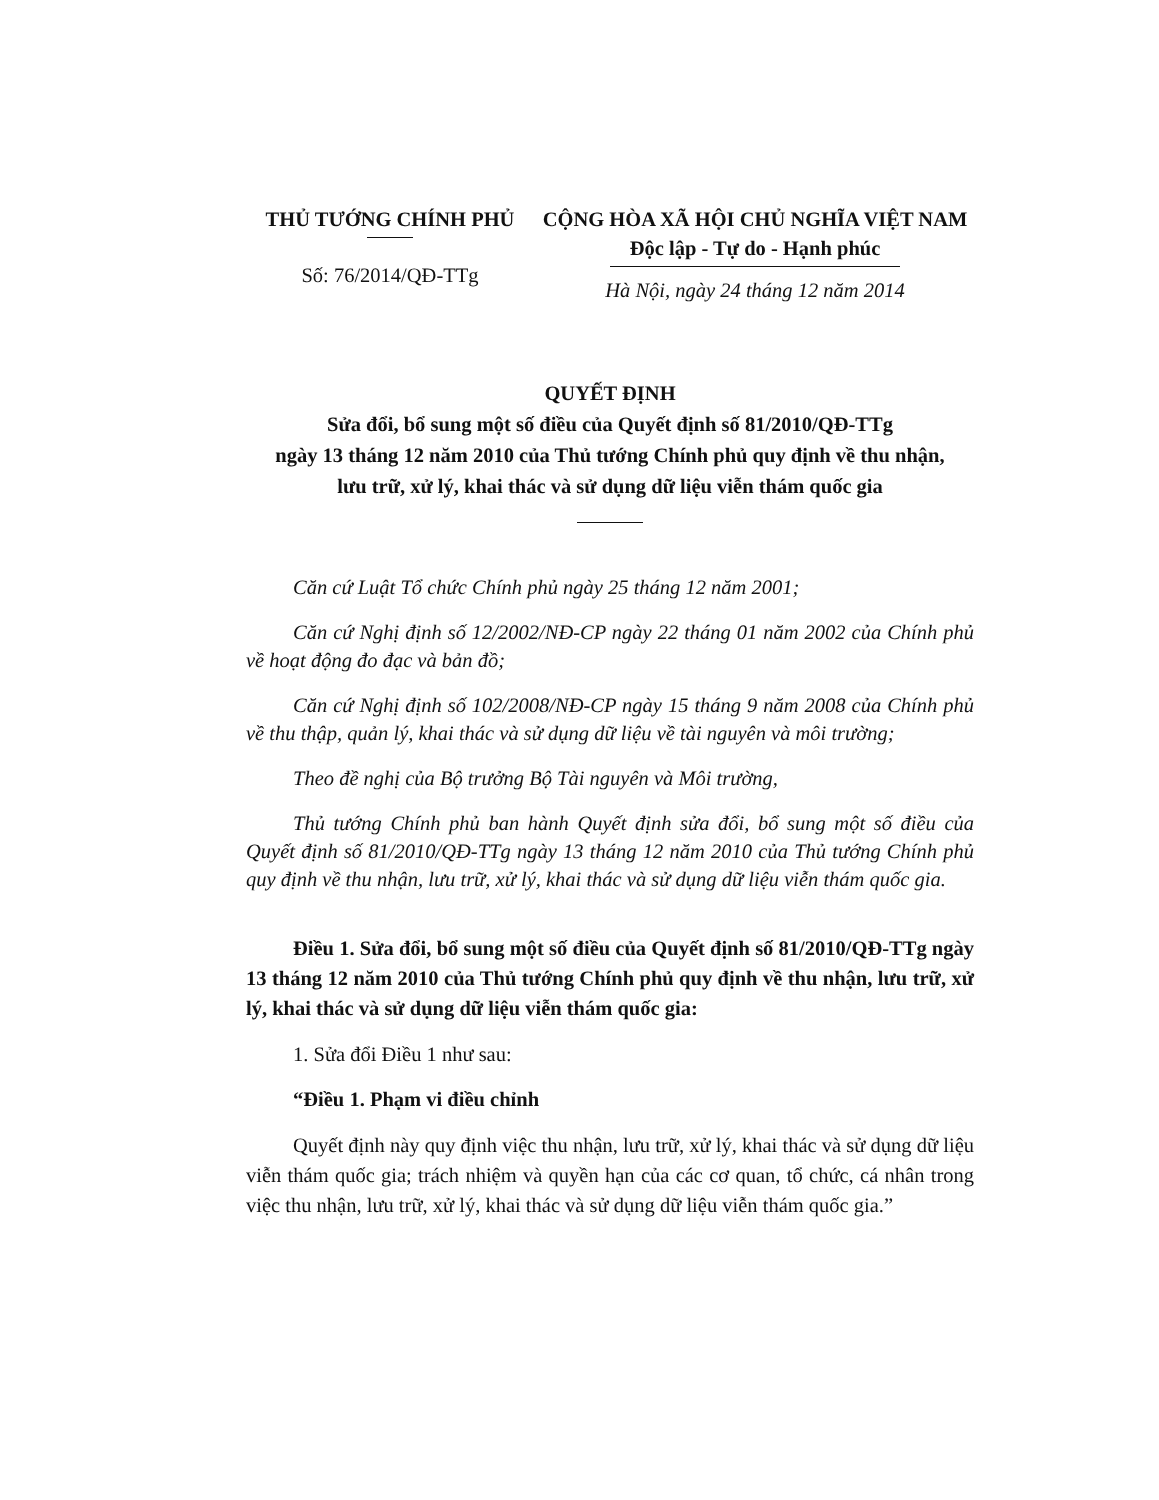THỦ TƯỚNG CHÍNH PHỦ
Số: 76/2014/QĐ-TTg
CỘNG HÒA XÃ HỘI CHỦ NGHĨA VIỆT NAM
Độc lập - Tự do - Hạnh phúc
Hà Nội, ngày 24 tháng 12 năm 2014
QUYẾT ĐỊNH
Sửa đổi, bổ sung một số điều của Quyết định số 81/2010/QĐ-TTg
ngày 13 tháng 12 năm 2010 của Thủ tướng Chính phủ quy định về thu nhận,
lưu trữ, xử lý, khai thác và sử dụng dữ liệu viễn thám quốc gia
Căn cứ Luật Tổ chức Chính phủ ngày 25 tháng 12 năm 2001;
Căn cứ Nghị định số 12/2002/NĐ-CP ngày 22 tháng 01 năm 2002 của Chính phủ về hoạt động đo đạc và bản đồ;
Căn cứ Nghị định số 102/2008/NĐ-CP ngày 15 tháng 9 năm 2008 của Chính phủ về thu thập, quản lý, khai thác và sử dụng dữ liệu về tài nguyên và môi trường;
Theo đề nghị của Bộ trưởng Bộ Tài nguyên và Môi trường,
Thủ tướng Chính phủ ban hành Quyết định sửa đổi, bổ sung một số điều của Quyết định số 81/2010/QĐ-TTg ngày 13 tháng 12 năm 2010 của Thủ tướng Chính phủ quy định về thu nhận, lưu trữ, xử lý, khai thác và sử dụng dữ liệu viễn thám quốc gia.
Điều 1. Sửa đổi, bổ sung một số điều của Quyết định số 81/2010/QĐ-TTg ngày 13 tháng 12 năm 2010 của Thủ tướng Chính phủ quy định về thu nhận, lưu trữ, xử lý, khai thác và sử dụng dữ liệu viễn thám quốc gia:
1. Sửa đổi Điều 1 như sau:
“Điều 1. Phạm vi điều chỉnh
Quyết định này quy định việc thu nhận, lưu trữ, xử lý, khai thác và sử dụng dữ liệu viễn thám quốc gia; trách nhiệm và quyền hạn của các cơ quan, tổ chức, cá nhân trong việc thu nhận, lưu trữ, xử lý, khai thác và sử dụng dữ liệu viễn thám quốc gia.”